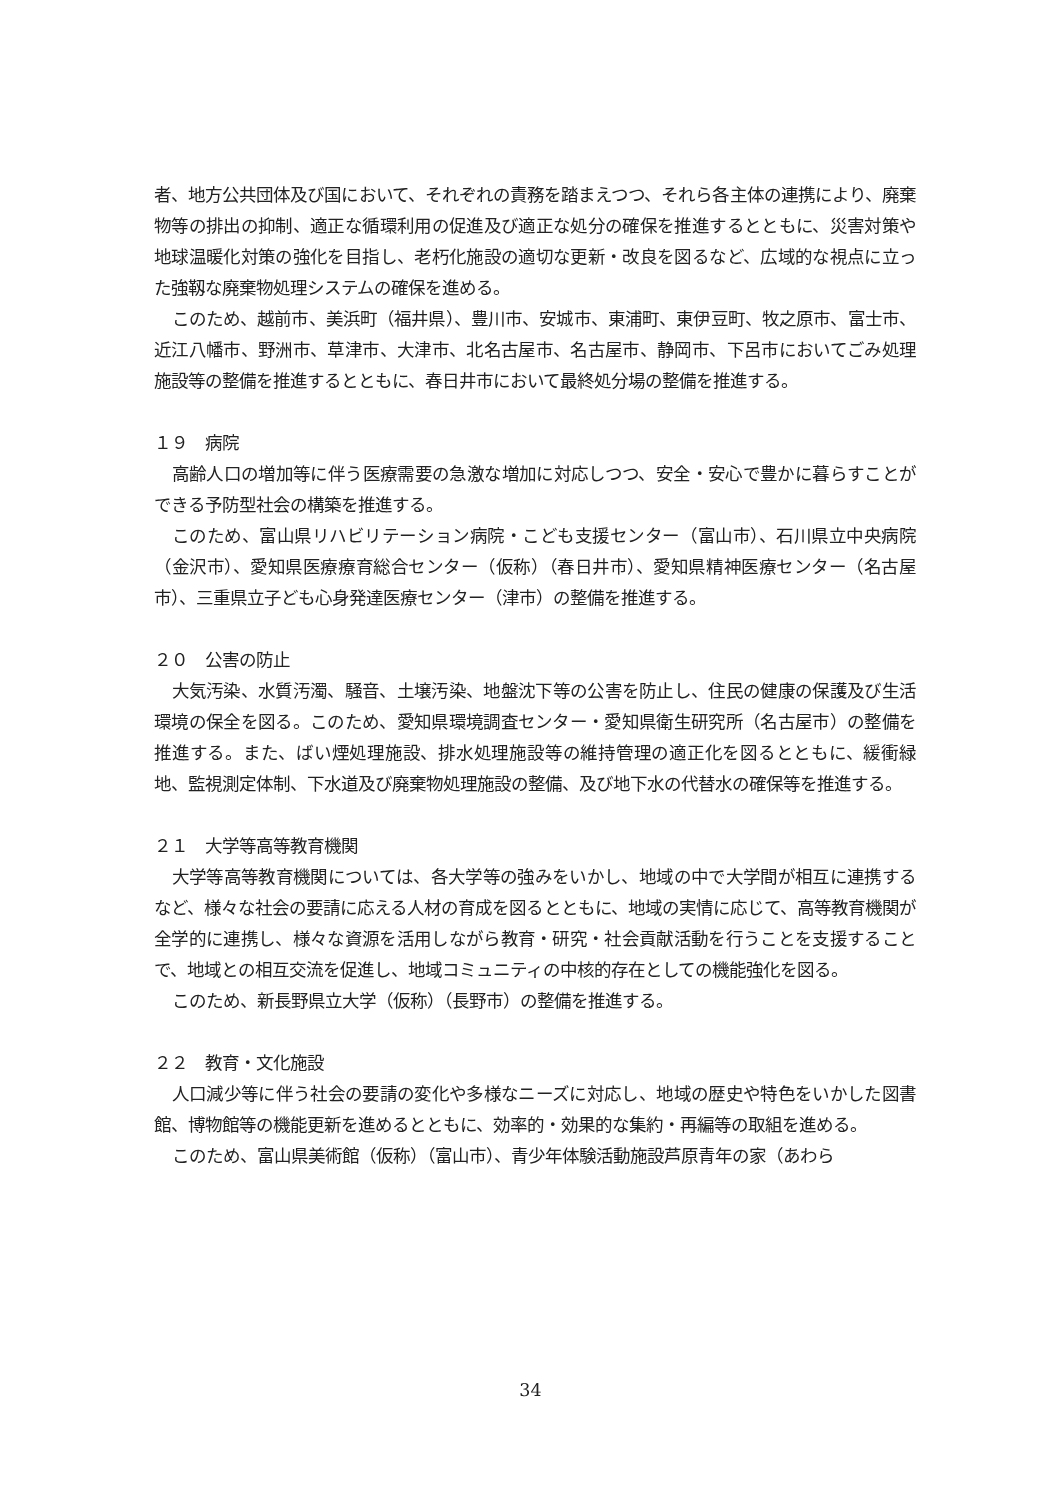者、地方公共団体及び国において、それぞれの責務を踏まえつつ、それら各主体の連携により、廃棄物等の排出の抑制、適正な循環利用の促進及び適正な処分の確保を推進するとともに、災害対策や地球温暖化対策の強化を目指し、老朽化施設の適切な更新・改良を図るなど、広域的な視点に立った強靱な廃棄物処理システムの確保を進める。
このため、越前市、美浜町（福井県）、豊川市、安城市、東浦町、東伊豆町、牧之原市、富士市、近江八幡市、野洲市、草津市、大津市、北名古屋市、名古屋市、静岡市、下呂市においてごみ処理施設等の整備を推進するとともに、春日井市において最終処分場の整備を推進する。
１９　病院
高齢人口の増加等に伴う医療需要の急激な増加に対応しつつ、安全・安心で豊かに暮らすことができる予防型社会の構築を推進する。
このため、富山県リハビリテーション病院・こども支援センター（富山市）、石川県立中央病院（金沢市）、愛知県医療療育総合センター（仮称）（春日井市）、愛知県精神医療センター（名古屋市）、三重県立子ども心身発達医療センター（津市）の整備を推進する。
２０　公害の防止
大気汚染、水質汚濁、騒音、土壌汚染、地盤沈下等の公害を防止し、住民の健康の保護及び生活環境の保全を図る。このため、愛知県環境調査センター・愛知県衛生研究所（名古屋市）の整備を推進する。また、ばい煙処理施設、排水処理施設等の維持管理の適正化を図るとともに、緩衝緑地、監視測定体制、下水道及び廃棄物処理施設の整備、及び地下水の代替水の確保等を推進する。
２１　大学等高等教育機関
大学等高等教育機関については、各大学等の強みをいかし、地域の中で大学間が相互に連携するなど、様々な社会の要請に応える人材の育成を図るとともに、地域の実情に応じて、高等教育機関が全学的に連携し、様々な資源を活用しながら教育・研究・社会貢献活動を行うことを支援することで、地域との相互交流を促進し、地域コミュニティの中核的存在としての機能強化を図る。
このため、新長野県立大学（仮称）（長野市）の整備を推進する。
２２　教育・文化施設
人口減少等に伴う社会の要請の変化や多様なニーズに対応し、地域の歴史や特色をいかした図書館、博物館等の機能更新を進めるとともに、効率的・効果的な集約・再編等の取組を進める。
このため、富山県美術館（仮称）（富山市）、青少年体験活動施設芦原青年の家（あわら
34